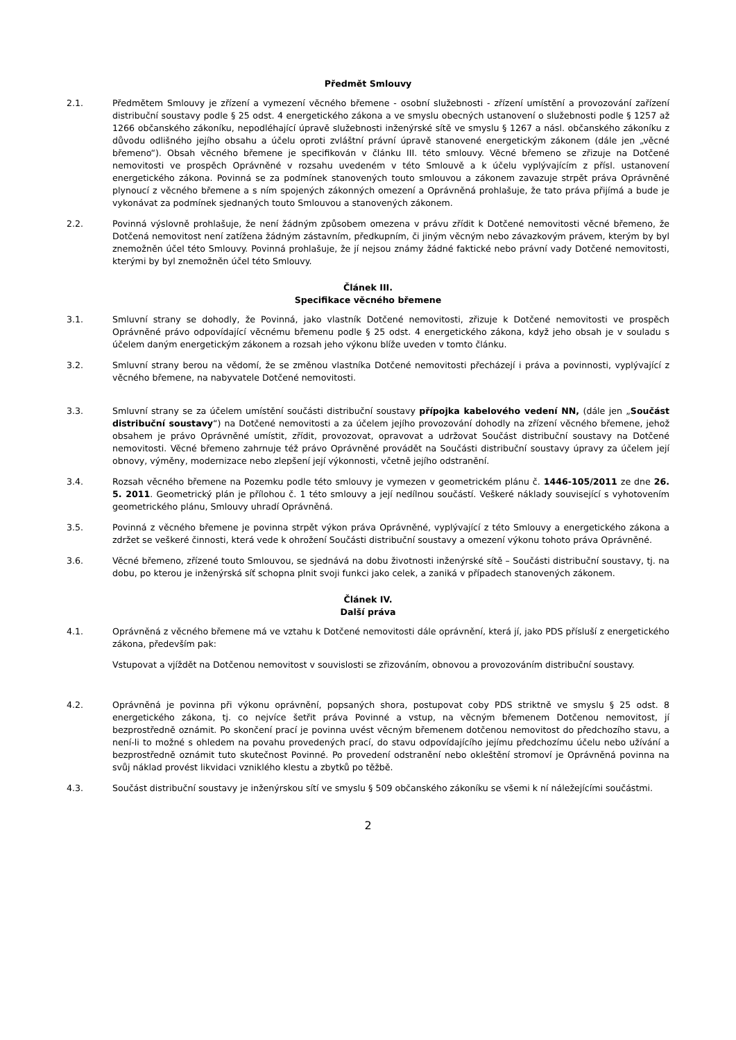Předmět Smlouvy
2.1. Předmětem Smlouvy je zřízení a vymezení věcného břemene - osobní služebnosti - zřízení umístění a provozování zařízení distribuční soustavy podle § 25 odst. 4 energetického zákona a ve smyslu obecných ustanovení o služebnosti podle § 1257 až 1266 občanského zákoníku, nepodléhající úpravě služebnosti inženýrské sítě ve smyslu § 1267 a násl. občanského zákoníku z důvodu odlišného jejího obsahu a účelu oproti zvláštní právní úpravě stanovené energetickým zákonem (dále jen „věcné břemeno“). Obsah věcného břemene je specifikován v článku III. této smlouvy. Věcné břemeno se zřizuje na Dotčené nemovitosti ve prospěch Oprávněné v rozsahu uvedeném v této Smlouvě a k účelu vyplývajícím z přísl. ustanovení energetického zákona. Povinná se za podmínek stanovených touto smlouvou a zákonem zavazuje strpět práva Oprávněné plynoucí z věcného břemene a s ním spojených zákonných omezení a Oprávněná prohlašuje, že tato práva přijímá a bude je vykonávat za podmínek sjednaných touto Smlouvou a stanovených zákonem.
2.2. Povinná výslovně prohlašuje, že není žádným způsobem omezena v právu zřídit k Dotčené nemovitosti věcné břemeno, že Dotčená nemovitost není zatížena žádným zástavním, předkupním, či jiným věcným nebo závazkovým právem, kterým by byl znemožněn účel této Smlouvy. Povinná prohlašuje, že jí nejsou známy žádné faktické nebo právní vady Dotčené nemovitosti, kterými by byl znemožněn účel této Smlouvy.
Článek III.
Specifikace věcného břemene
3.1. Smluvní strany se dohodly, že Povinná, jako vlastník Dotčené nemovitosti, zřizuje k Dotčené nemovitosti ve prospěch Oprávněné právo odpovídající věcnému břemenu podle § 25 odst. 4 energetického zákona, když jeho obsah je v souladu s účelem daným energetickým zákonem a rozsah jeho výkonu blíže uveden v tomto článku.
3.2. Smluvní strany berou na vědomí, že se změnou vlastníka Dotčené nemovitosti přecházejí i práva a povinnosti, vyplývající z věcného břemene, na nabyvatele Dotčené nemovitosti.
3.3. Smluvní strany se za účelem umístění součásti distribuční soustavy přípojka kabelového vedení NN, (dále jen „Součást distribuční soustavy“) na Dotčené nemovitosti a za účelem jejího provozování dohodly na zřízení věcného břemene, jehož obsahem je právo Oprávněné umístit, zřídit, provozovat, opravovat a udržovat Součást distribuční soustavy na Dotčené nemovitosti. Věcné břemeno zahrnuje též právo Oprávněné provádět na Součásti distribuční soustavy úpravy za účelem její obnovy, výměny, modernizace nebo zlepšení její výkonnosti, včetně jejího odstranění.
3.4. Rozsah věcného břemene na Pozemku podle této smlouvy je vymezen v geometrickém plánu č. 1446-105/2011 ze dne 26. 5. 2011. Geometrický plán je přílohou č. 1 této smlouvy a její nedílnou součástí. Veškeré náklady související s vyhotovením geometrického plánu, Smlouvy uhradí Oprávněná.
3.5. Povinná z věcného břemene je povinna strpět výkon práva Oprávněné, vyplývající z této Smlouvy a energetického zákona a zdržet se veškeré činnosti, která vede k ohrožení Součásti distribuční soustavy a omezení výkonu tohoto práva Oprávněné.
3.6. Věcné břemeno, zřízené touto Smlouvou, se sjednává na dobu životnosti inženýrské sítě – Součásti distribuční soustavy, tj. na dobu, po kterou je inženýrská síť schopna plnit svoji funkci jako celek, a zaniká v případech stanovených zákonem.
Článek IV.
Další práva
4.1. Oprávněná z věcného břemene má ve vztahu k Dotčené nemovitosti dále oprávnění, která jí, jako PDS přísluší z energetického zákona, především pak:
Vstupovat a vjíždět na Dotčenou nemovitost v souvislosti se zřizováním, obnovou a provozováním distribuční soustavy.
4.2. Oprávněná je povinna při výkonu oprávnění, popsaných shora, postupovat coby PDS striktně ve smyslu § 25 odst. 8 energetického zákona, tj. co nejvíce šetřit práva Povinné a vstup, na věcným břemenem Dotčenou nemovitost, jí bezprostředně oznámit. Po skončení prací je povinna uvést věcným břemenem dotčenou nemovitost do předchozího stavu, a není-li to možné s ohledem na povahu provedených prací, do stavu odpovídajícího jejímu předchozímu účelu nebo užívání a bezprostředně oznámit tuto skutečnost Povinné. Po provedení odstranění nebo okleštění stromoví je Oprávněná povinna na svůj náklad provést likvidaci vzniklého klestu a zbytků po těžbě.
4.3. Součást distribuční soustavy je inženýrskou sítí ve smyslu § 509 občanského zákoníku se všemi k ní náležejícími součástmi.
2